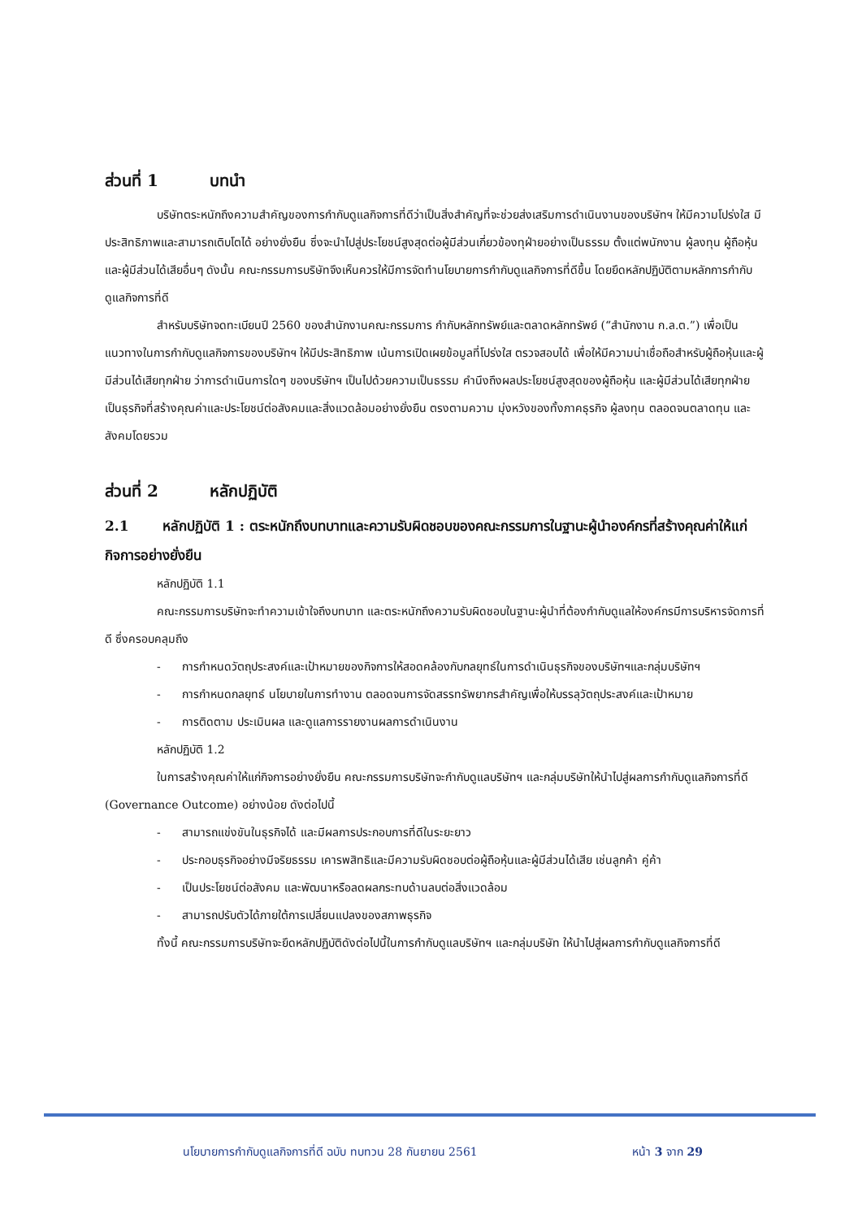ส่วนที่ 1 บทนำ
บริษัทตระหนักถึงความสำคัญของการกำกับดูแลกิจการที่ดีว่าเป็นสิ่งสำคัญที่จะช่วยส่งเสริมการดำเนินงานของบริษัทฯ ให้มีความโปร่งใส มีประสิทธิภาพและสามารถเติบโตได้ อย่างยั่งยืน ซึ่งจะนำไปสู่ประโยชน์สูงสุดต่อผู้มีส่วนเกี่ยวข้องทุฝ่ายอย่างเป็นธรรม ตั้งแต่พนักงาน ผู้ลงทุน ผู้ถือหุ้น และผู้มีส่วนได้เสียอื่นๆ ดังนั้น คณะกรรมการบริษัทจึงเห็นควรให้มีการจัดทำนโยบายการกำกับดูแลกิจการที่ดีขึ้น โดยยึดหลักปฏิบัติตามหลักการกำกับดูแลกิจการที่ดี
สำหรับบริษัทจดทะเบียนปี 2560 ของสำนักงานคณะกรรมการ กำกับหลักทรัพย์และตลาดหลักทรัพย์ (“สำนักงาน ก.ล.ต.”) เพื่อเป็นแนวทางในการกำกับดูแลกิจการของบริษัทฯ ให้มีประสิทธิภาพ เน้นการเปิดเผยข้อมูลที่โปร่งใส ตรวจสอบได้ เพื่อให้มีความน่าเชื่อถือสำหรับผู้ถือหุ้นและผู้มีส่วนได้เสียทุกฝ่าย ว่าการดำเนินการใดๆ ของบริษัทฯ เป็นไปด้วยความเป็นธรรม คำนึงถึงผลประโยชน์สูงสุดของผู้ถือหุ้น และผู้มีส่วนได้เสียทุกฝ่าย เป็นธุรกิจที่สร้างคุณค่าและประโยชน์ต่อสังคมและสิ่งแวดล้อมอย่างยั่งยืน ตรงตามความ มุ่งหวังของทั้งภาคธุรกิจ ผู้ลงทุน ตลอดจนตลาดทุน และสังคมโดยรวม
ส่วนที่ 2 หลักปฏิบัติ
2.1 หลักปฏิบัติ 1 : ตระหนักถึงบทบาทและความรับผิดชอบของคณะกรรมการในฐานะผู้นำองค์กรที่สร้างคุณค่าให้แก่กิจการอย่างยั่งยืน
หลักปฏิบัติ 1.1
คณะกรรมการบริษัทจะทำความเข้าใจถึงบทบาท และตระหนักถึงความรับผิดชอบในฐานะผู้นำที่ต้องกำกับดูแลให้องค์กรมีการบริหารจัดการที่ดี ซึ่งครอบคลุมถึง
- การกำหนดวัตถุประสงค์และเป้าหมายของกิจการให้สอดคล้องกับกลยุทธ์ในการดำเนินธุรกิจของบริษัทฯและกลุ่มบริษัทฯ
- การกำหนดกลยุทธ์ นโยบายในการทำงาน ตลอดจนการจัดสรรทรัพยากรสำคัญเพื่อให้บรรลุวัตถุประสงค์และเป้าหมาย
- การติดตาม ประเมินผล และดูแลการรายงานผลการดำเนินงาน
หลักปฏิบัติ 1.2
ในการสร้างคุณค่าให้แก่กิจการอย่างยั่งยืน คณะกรรมการบริษัทจะกำกับดูแลบริษัทฯ และกลุ่มบริษัทให้นำไปสู่ผลการกำกับดูแลกิจการที่ดี (Governance Outcome) อย่างน้อย ดังต่อไปนี้
- สามารถแข่งขันในธุรกิจได้ และมีผลการประกอบการที่ดีในระยะยาว
- ประกอบธุรกิจอย่างมีจริยธรรม เคารพสิทธิและมีความรับผิดชอบต่อผู้ถือหุ้นและผู้มีส่วนได้เสีย เช่นลูกค้า คู่ค้า
- เป็นประโยชน์ต่อสังคม และพัฒนาหรือลดผลกระทบด้านลบต่อสิ่งแวดล้อม
- สามารถปรับตัวได้ภายใต้การเปลี่ยนแปลงของสภาพธุรกิจ
ทั้งนี้ คณะกรรมการบริษัทจะยึดหลักปฏิบัติดังต่อไปนี้ในการกำกับดูแลบริษัทฯ และกลุ่มบริษัท ให้นำไปสู่ผลการกำกับดูแลกิจการที่ดี
นโยบายการกำกับดูแลกิจการที่ดี ฉบับ ทบทวน 28 กันยายน 2561 หน้า 3 จาก 29